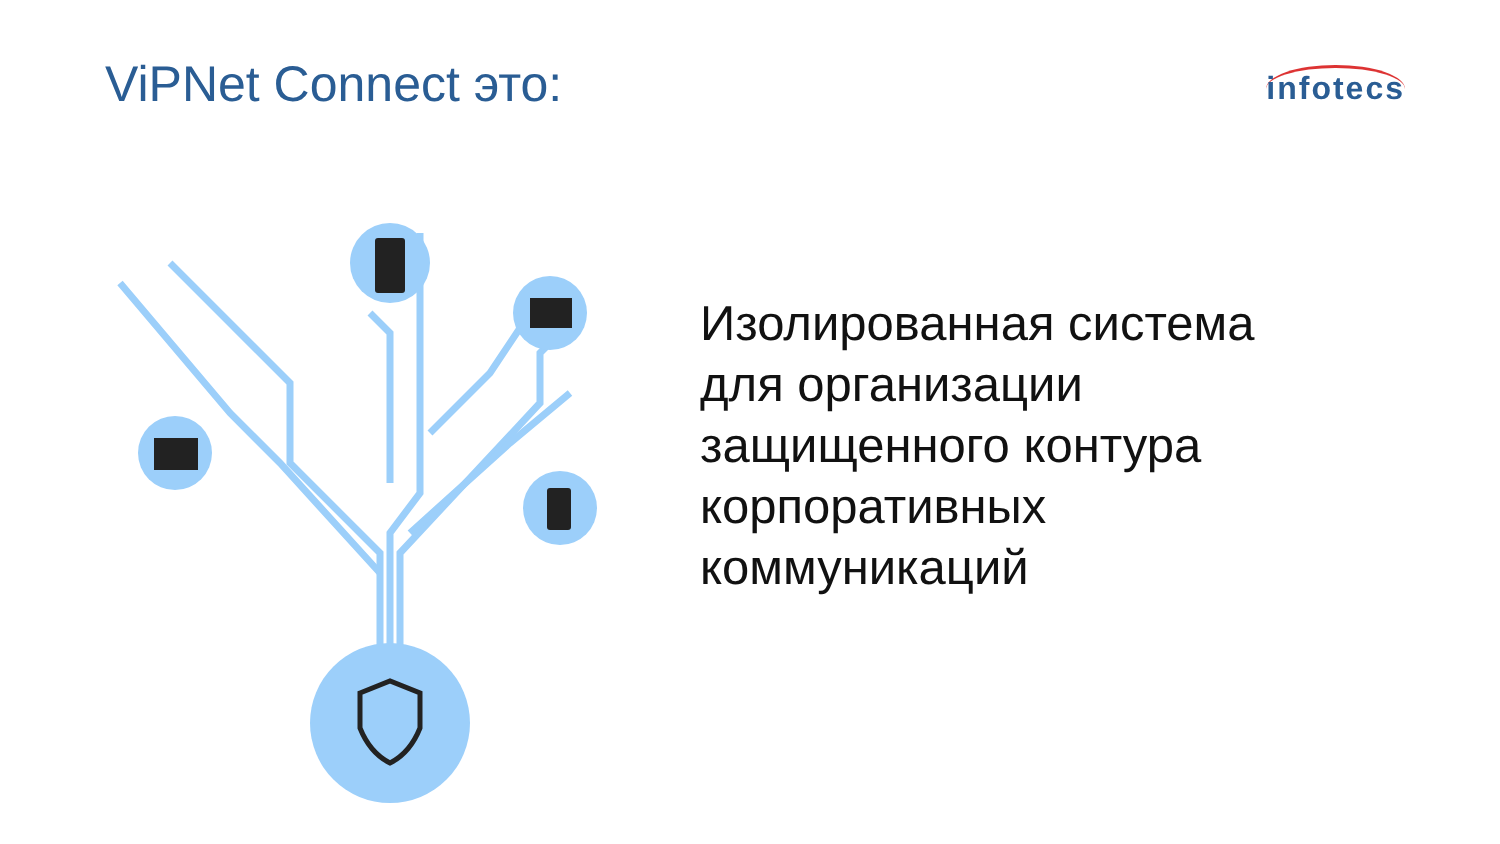ViPNet Connect это:
infotecs
Изолированная система
для организации
защищенного контура
корпоративных
коммуникаций